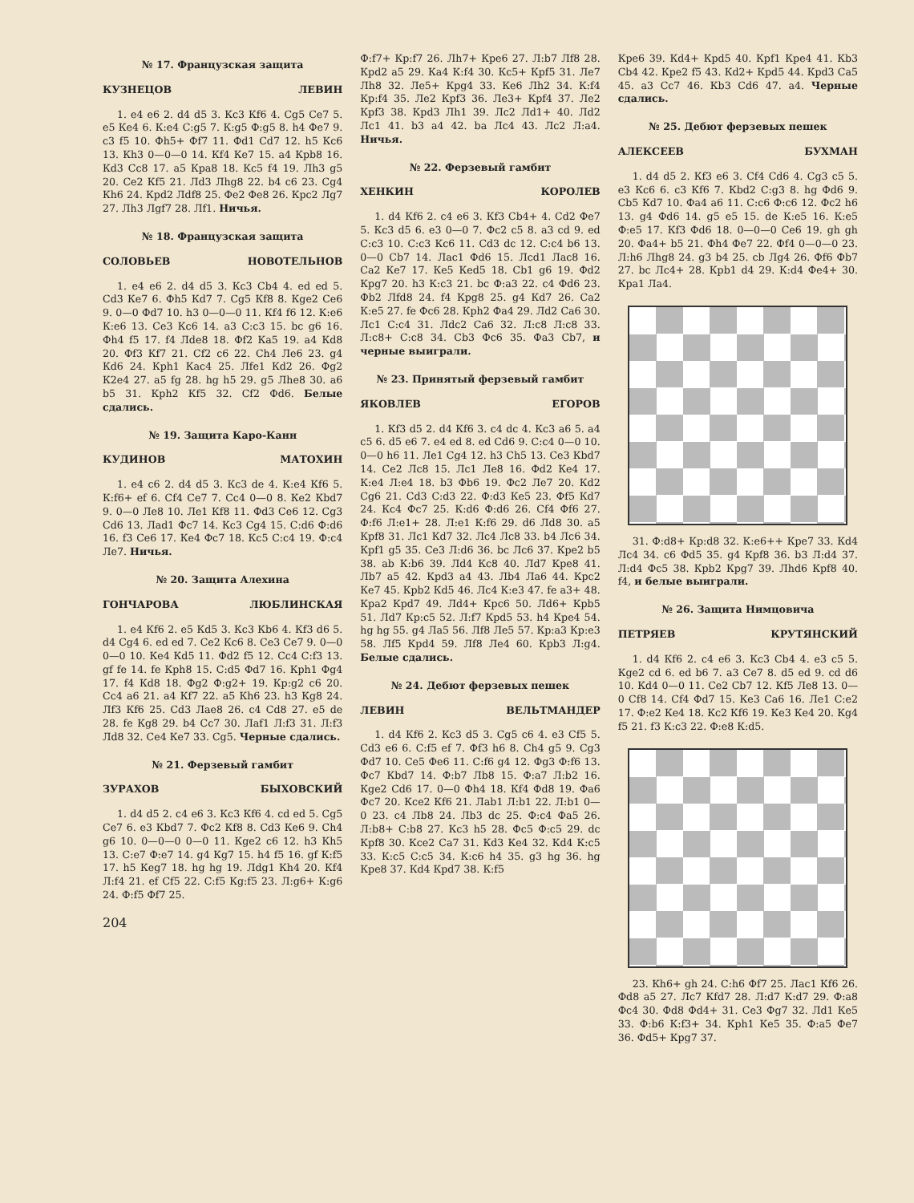№ 17. Французская защита
КУЗНЕЦОВ ЛЕВИН
1. e4 e6 2. d4 d5 3. Кc3 Кf6 4. Cg5 Ce7 5. e5 Кe4 6. К:e4 С:g5 7. К:g5 Ф:g5 8. h4 Фe7 9. c3 f5 10. Фh5+ Фf7 11. Фd1 Cd7 12. h5 Кc6 13. Кh3 0—0—0 14. Кf4 Кe7 15. a4 Крb8 16. Кd3 Cc8 17. a5 Крa8 18. Кc5 f4 19. Лh3 g5 20. Ce2 Кf5 21. Лd3 Лhg8 22. b4 c6 23. Cg4 Кh6 24. Крd2 Лdf8 25. Фe2 Фe8 26. Крc2 Лg7 27. Лh3 Лgf7 28. Лf1. Ничья.
№ 18. Французская защита
СОЛОВЬЕВ НОВОТЕЛЬНОВ
1. e4 e6 2. d4 d5 3. Кc3 Cb4 4. ed ed 5. Cd3 Кe7 6. Фh5 Кd7 7. Cg5 Кf8 8. Кge2 Ce6 9. 0—0 Фd7 10. h3 0—0—0 11. Кf4 f6 12. К:e6 К:e6 13. Ce3 Кc6 14. a3 С:c3 15. bc g6 16. Фh4 f5 17. f4 Лde8 18. Фf2 Кa5 19. a4 Кd8 20. Фf3 Кf7 21. Cf2 c6 22. Ch4 Лe6 23. g4 Кd6 24. Крh1 Кac4 25. Лfe1 Кd2 26. Фg2 К2e4 27. a5 fg 28. hg h5 29. g5 Лhe8 30. a6 b5 31. Крh2 Кf5 32. Cf2 Фd6. Белые сдались.
№ 19. Защита Каро-Канн
КУДИНОВ МАТОХИН
1. e4 c6 2. d4 d5 3. Кc3 de 4. К:e4 Кf6 5. К:f6+ ef 6. Cf4 Ce7 7. Cc4 0—0 8. Кe2 Кbd7 9. 0—0 Лe8 10. Лe1 Кf8 11. Фd3 Ce6 12. Cg3 Cd6 13. Лad1 Фc7 14. Кc3 Cg4 15. С:d6 Ф:d6 16. f3 Ce6 17. Кe4 Фc7 18. Кc5 С:c4 19. Ф:c4 Лe7. Ничья.
№ 20. Защита Алехина
ГОНЧАРОВА ЛЮБЛИНСКАЯ
1. e4 Кf6 2. e5 Кd5 3. Кc3 Кb6 4. Кf3 d6 5. d4 Cg4 6. ed ed 7. Ce2 Кc6 8. Ce3 Ce7 9. 0—0 0—0 10. Кe4 Кd5 11. Фd2 f5 12. Cc4 С:f3 13. gf fe 14. fe Крh8 15. С:d5 Фd7 16. Крh1 Фg4 17. f4 Кd8 18. Фg2 Ф:g2+ 19. Кр:g2 c6 20. Cc4 a6 21. a4 Кf7 22. a5 Кh6 23. h3 Кg8 24. Лf3 Кf6 25. Cd3 Лae8 26. c4 Cd8 27. e5 de 28. fe Кg8 29. b4 Cc7 30. Лaf1 Л:f3 31. Л:f3 Лd8 32. Ce4 Кe7 33. Cg5. Черные сдались.
№ 21. Ферзевый гамбит
ЗУРАХОВ БЫХОВСКИЙ
1. d4 d5 2. c4 e6 3. Кc3 Кf6 4. cd ed 5. Cg5 Ce7 6. e3 Кbd7 7. Фc2 Кf8 8. Cd3 Кe6 9. Ch4 g6 10. 0—0—0 0—0 11. Кge2 c6 12. h3 Кh5 13. С:e7 Ф:e7 14. g4 Кg7 15. h4 f5 16. gf К:f5 17. h5 Кeg7 18. hg hg 19. Лdg1 Кh4 20. Кf4 Л:f4 21. ef Cf5 22. С:f5 Кg:f5 23. Л:g6+ К:g6 24. Ф:f5 Фf7 25.
204
Ф:f7+ Кр:f7 26. Лh7+ Крe6 27. Л:b7 Лf8 28. Крd2 a5 29. Кa4 К:f4 30. Кc5+ Крf5 31. Лe7 Лh8 32. Лe5+ Крg4 33. Кe6 Лh2 34. К:f4 Кр:f4 35. Лe2 Крf3 36. Лe3+ Крf4 37. Лe2 Крf3 38. Крd3 Лh1 39. Лc2 Лd1+ 40. Лd2 Лc1 41. b3 a4 42. ba Лc4 43. Лc2 Л:a4. Ничья.
№ 22. Ферзевый гамбит
ХЕНКИН КОРОЛЕВ
1. d4 Кf6 2. c4 e6 3. Кf3 Cb4+ 4. Cd2 Фe7 5. Кc3 d5 6. e3 0—0 7. Фc2 c5 8. a3 cd 9. ed С:c3 10. С:c3 Кc6 11. Cd3 dc 12. С:c4 b6 13. 0—0 Cb7 14. Лac1 Фd6 15. Лcd1 Лac8 16. Ca2 Кe7 17. Кe5 Кed5 18. Cb1 g6 19. Фd2 Крg7 20. h3 К:c3 21. bc Ф:a3 22. c4 Фd6 23. Фb2 Лfd8 24. f4 Крg8 25. g4 Кd7 26. Ca2 К:e5 27. fe Фc6 28. Крh2 Фa4 29. Лd2 Ca6 30. Лc1 С:c4 31. Лdc2 Ca6 32. Л:c8 Л:c8 33. Л:c8+ С:c8 34. Cb3 Фc6 35. Фa3 Cb7, и черные выиграли.
№ 23. Принятый ферзевый гамбит
ЯКОВЛЕВ ЕГОРОВ
1. Кf3 d5 2. d4 Кf6 3. c4 dc 4. Кc3 a6 5. a4 c5 6. d5 e6 7. e4 ed 8. ed Cd6 9. С:c4 0—0 10. 0—0 h6 11. Лe1 Cg4 12. h3 Ch5 13. Ce3 Кbd7 14. Ce2 Лc8 15. Лc1 Лe8 16. Фd2 Кe4 17. К:e4 Л:e4 18. b3 Фb6 19. Фc2 Лe7 20. Кd2 Cg6 21. Cd3 С:d3 22. Ф:d3 Кe5 23. Фf5 Кd7 24. Кc4 Фc7 25. К:d6 Ф:d6 26. Cf4 Фf6 27. Ф:f6 Л:e1+ 28. Л:e1 К:f6 29. d6 Лd8 30. a5 Крf8 31. Лc1 Кd7 32. Лc4 Лc8 33. b4 Лc6 34. Крf1 g5 35. Ce3 Л:d6 36. bc Лc6 37. Крe2 b5 38. ab К:b6 39. Лd4 Кc8 40. Лd7 Крe8 41. Лb7 a5 42. Крd3 a4 43. Лb4 Лa6 44. Крc2 Кe7 45. Крb2 Кd5 46. Лc4 К:e3 47. fe a3+ 48. Крa2 Крd7 49. Лd4+ Крc6 50. Лd6+ Крb5 51. Лd7 Кр:c5 52. Л:f7 Крd5 53. h4 Крe4 54. hg hg 55. g4 Лa5 56. Лf8 Лe5 57. Кр:a3 Кр:e3 58. Лf5 Крd4 59. Лf8 Лe4 60. Крb3 Л:g4. Белые сдались.
№ 24. Дебют ферзевых пешек
ЛЕВИН ВЕЛЬТМАНДЕР
1. d4 Кf6 2. Кc3 d5 3. Cg5 c6 4. e3 Cf5 5. Cd3 e6 6. С:f5 ef 7. Фf3 h6 8. Ch4 g5 9. Cg3 Фd7 10. Ce5 Фe6 11. С:f6 g4 12. Фg3 Ф:f6 13. Фc7 Кbd7 14. Ф:b7 Лb8 15. Ф:a7 Л:b2 16. Кge2 Cd6 17. 0—0 Фh4 18. Кf4 Фd8 19. Фa6 Фc7 20. Кce2 Кf6 21. Лab1 Л:b1 22. Л:b1 0—0 23. c4 Лb8 24. Лb3 dc 25. Ф:c4 Фa5 26. Л:b8+ С:b8 27. Кc3 h5 28. Фc5 Ф:c5 29. dc Крf8 30. Кce2 Ca7 31. Кd3 Кe4 32. Кd4 К:c5 33. К:c5 С:c5 34. К:c6 h4 35. g3 hg 36. hg Крe8 37. Кd4 Крd7 38. К:f5
Крe6 39. Кd4+ Крd5 40. Крf1 Крe4 41. Кb3 Cb4 42. Крe2 f5 43. Кd2+ Крd5 44. Крd3 Ca5 45. a3 Cc7 46. Кb3 Cd6 47. a4. Черные сдались.
№ 25. Дебют ферзевых пешек
АЛЕКСЕЕВ БУХМАН
1. d4 d5 2. Кf3 e6 3. Cf4 Cd6 4. Cg3 c5 5. e3 Кc6 6. c3 Кf6 7. Кbd2 С:g3 8. hg Фd6 9. Cb5 Кd7 10. Фa4 a6 11. С:c6 Ф:c6 12. Фc2 h6 13. g4 Фd6 14. g5 e5 15. de К:e5 16. К:e5 Ф:e5 17. Кf3 Фd6 18. 0—0—0 Ce6 19. gh gh 20. Фa4+ b5 21. Фh4 Фe7 22. Фf4 0—0—0 23. Л:h6 Лhg8 24. g3 b4 25. cb Лg4 26. Фf6 Фb7 27. bc Лc4+ 28. Крb1 d4 29. К:d4 Фe4+ 30. Крa1 Лa4.
31. Ф:d8+ Кр:d8 32. К:e6++ Крe7 33. Кd4 Лc4 34. c6 Фd5 35. g4 Крf8 36. b3 Л:d4 37. Л:d4 Фc5 38. Крb2 Крg7 39. Лhd6 Крf8 40. f4, и белые выиграли.
№ 26. Защита Нимцовича
ПЕТРЯЕВ КРУТЯНСКИЙ
1. d4 Кf6 2. c4 e6 3. Кc3 Cb4 4. e3 c5 5. Кge2 cd 6. ed b6 7. a3 Ce7 8. d5 ed 9. cd d6 10. Кd4 0—0 11. Ce2 Cb7 12. Кf5 Лe8 13. 0—0 Cf8 14. Cf4 Фd7 15. Кe3 Ca6 16. Лe1 С:e2 17. Ф:e2 Кe4 18. Кc2 Кf6 19. Кe3 Кe4 20. Кg4 f5 21. f3 К:c3 22. Ф:e8 К:d5.
23. Кh6+ gh 24. С:h6 Фf7 25. Лac1 Кf6 26. Фd8 a5 27. Лc7 Кfd7 28. Л:d7 К:d7 29. Ф:a8 Фc4 30. Фd8 Фd4+ 31. Ce3 Фg7 32. Лd1 Кe5 33. Ф:b6 К:f3+ 34. Крh1 Кe5 35. Ф:a5 Фe7 36. Фd5+ Крg7 37.